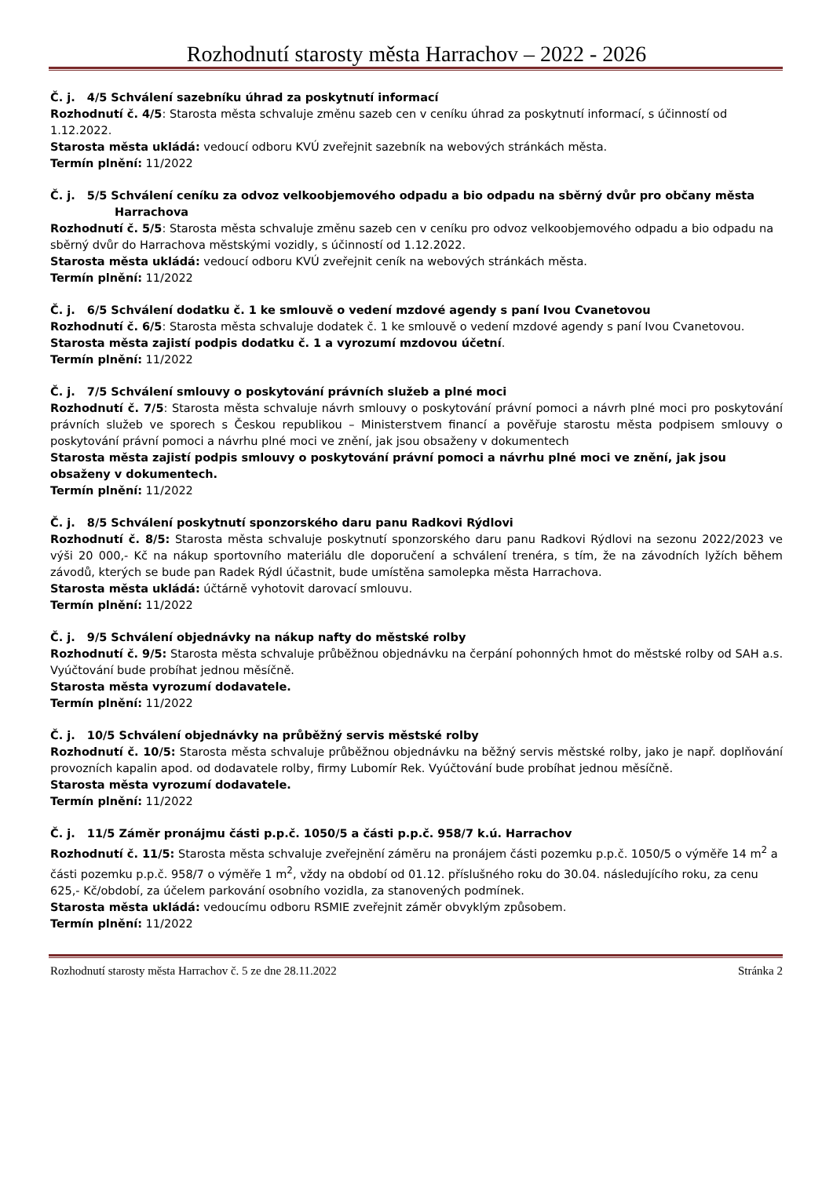Rozhodnutí starosty města Harrachov – 2022 - 2026
Č. j. 4/5 Schválení sazebníku úhrad za poskytnutí informací
Rozhodnutí č. 4/5: Starosta města schvaluje změnu sazeb cen v ceníku úhrad za poskytnutí informací, s účinností od 1.12.2022.
Starosta města ukládá: vedoucí odboru KVÚ zveřejnit sazebník na webových stránkách města.
Termín plnění: 11/2022
Č. j. 5/5 Schválení ceníku za odvoz velkoobjemového odpadu a bio odpadu na sběrný dvůr pro občany města
Harrachova
Rozhodnutí č. 5/5: Starosta města schvaluje změnu sazeb cen v ceníku pro odvoz velkoobjemového odpadu a bio odpadu na sběrný dvůr do Harrachova městskými vozidly, s účinností od 1.12.2022.
Starosta města ukládá: vedoucí odboru KVÚ zveřejnit ceník na webových stránkách města.
Termín plnění: 11/2022
Č. j. 6/5 Schválení dodatku č. 1 ke smlouvě o vedení mzdové agendy s paní Ivou Cvanetovou
Rozhodnutí č. 6/5: Starosta města schvaluje dodatek č. 1 ke smlouvě o vedení mzdové agendy s paní Ivou Cvanetovou.
Starosta města zajistí podpis dodatku č. 1 a vyrozumí mzdovou účetní.
Termín plnění: 11/2022
Č. j. 7/5 Schválení smlouvy o poskytování právních služeb a plné moci
Rozhodnutí č. 7/5: Starosta města schvaluje návrh smlouvy o poskytování právní pomoci a návrh plné moci pro poskytování právních služeb ve sporech s Českou republikou – Ministerstvem financí a pověřuje starostu města podpisem smlouvy o poskytování právní pomoci a návrhu plné moci ve znění, jak jsou obsaženy v dokumentech
Starosta města zajistí podpis smlouvy o poskytování právní pomoci a návrhu plné moci ve znění, jak jsou obsaženy v dokumentech.
Termín plnění: 11/2022
Č. j. 8/5 Schválení poskytnutí sponzorského daru panu Radkovi Rýdlovi
Rozhodnutí č. 8/5: Starosta města schvaluje poskytnutí sponzorského daru panu Radkovi Rýdlovi na sezonu 2022/2023 ve výši 20 000,- Kč na nákup sportovního materiálu dle doporučení a schválení trenéra, s tím, že na závodních lyžích během závodů, kterých se bude pan Radek Rýdl účastnit, bude umístěna samolepka města Harrachova.
Starosta města ukládá: účtárně vyhotovit darovací smlouvu.
Termín plnění: 11/2022
Č. j. 9/5 Schválení objednávky na nákup nafty do městské rolby
Rozhodnutí č. 9/5: Starosta města schvaluje průběžnou objednávku na čerpání pohonných hmot do městské rolby od SAH a.s. Vyúčtování bude probíhat jednou měsíčně.
Starosta města vyrozumí dodavatele.
Termín plnění: 11/2022
Č. j. 10/5 Schválení objednávky na průběžný servis městské rolby
Rozhodnutí č. 10/5: Starosta města schvaluje průběžnou objednávku na běžný servis městské rolby, jako je např. doplňování provozních kapalin apod. od dodavatele rolby, firmy Lubomír Rek. Vyúčtování bude probíhat jednou měsíčně.
Starosta města vyrozumí dodavatele.
Termín plnění: 11/2022
Č. j. 11/5 Záměr pronájmu části p.p.č. 1050/5 a části p.p.č. 958/7 k.ú. Harrachov
Rozhodnutí č. 11/5: Starosta města schvaluje zveřejnění záměru na pronájem části pozemku p.p.č. 1050/5 o výměře 14 m<sup>2</sup> a části pozemku p.p.č. 958/7 o výměře 1 m<sup>2</sup>, vždy na období od 01.12. příslušného roku do 30.04. následujícího roku, za cenu 625,- Kč/období, za účelem parkování osobního vozidla, za stanovených podmínek.
Starosta města ukládá: vedoucímu odboru RSMIE zveřejnit záměr obvyklým způsobem.
Termín plnění: 11/2022
Rozhodnutí starosty města Harrachov č. 5 ze dne 28.11.2022 Stránka 2